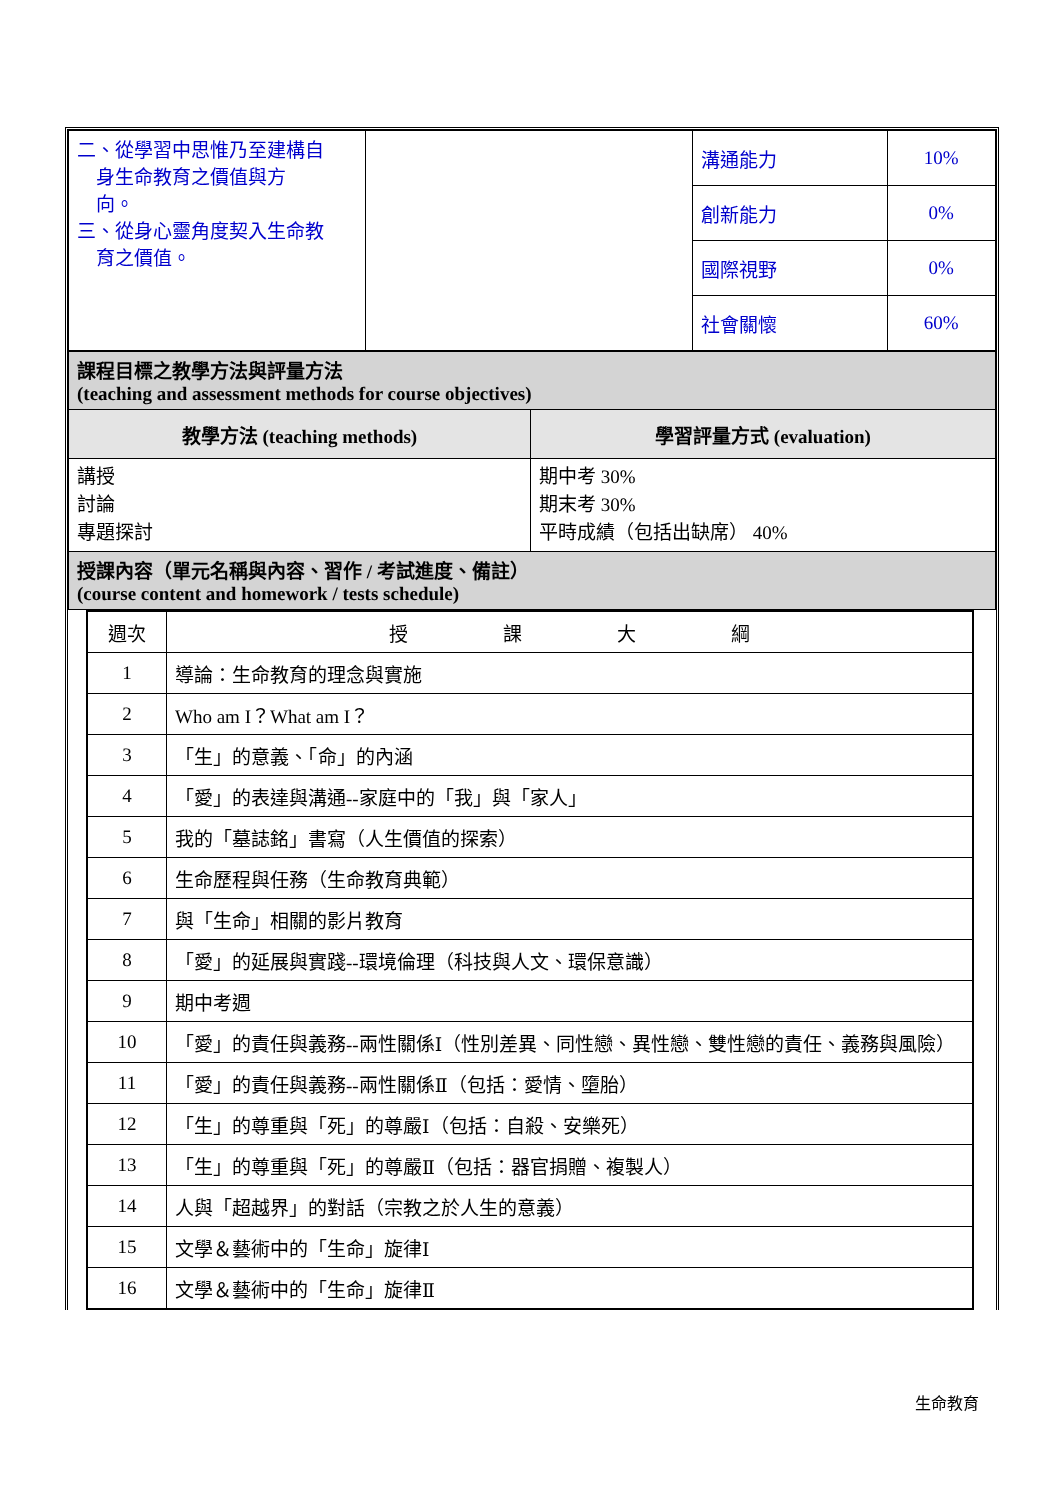| 二、從學習中思惟乃至建構自 身生命教育之價值與方 向。 三、從身心靈角度契入生命教 育之價值。 | | 溝通能力 | 10% |
| | | 創新能力 | 0% |
| | | 國際視野 | 0% |
| | | 社會關懷 | 60% |
| 課程目標之教學方法與評量方法 (teaching and assessment methods for course objectives) | |
| 教學方法 (teaching methods) | 學習評量方式 (evaluation) |
| 講授 討論 專題探討 | 期中考 30% 期末考 30% 平時成績（包括出缺席） 40% |
| 授課內容（單元名稱與內容、習作 / 考試進度、備註） (course content and homework / tests schedule) | |
| 週次 | 授 課 大 綱 |
| 1 | 導論：生命教育的理念與實施 |
| 2 | Who am I？What am I？ |
| 3 | 「生」的意義、「命」的內涵 |
| 4 | 「愛」的表達與溝通--家庭中的「我」與「家人」 |
| 5 | 我的「墓誌銘」書寫（人生價值的探索） |
| 6 | 生命歷程與任務（生命教育典範） |
| 7 | 與「生命」相關的影片教育 |
| 8 | 「愛」的延展與實踐--環境倫理（科技與人文、環保意識） |
| 9 | 期中考週 |
| 10 | 「愛」的責任與義務--兩性關係Ⅰ（性別差異、同性戀、異性戀、雙性戀的責任、義務與風險） |
| 11 | 「愛」的責任與義務--兩性關係Ⅱ（包括：愛情、墮胎） |
| 12 | 「生」的尊重與「死」的尊嚴Ⅰ（包括：自殺、安樂死） |
| 13 | 「生」的尊重與「死」的尊嚴Ⅱ（包括：器官捐贈、複製人） |
| 14 | 人與「超越界」的對話（宗教之於人生的意義） |
| 15 | 文學＆藝術中的「生命」旋律Ⅰ |
| 16 | 文學＆藝術中的「生命」旋律Ⅱ |
生命教育